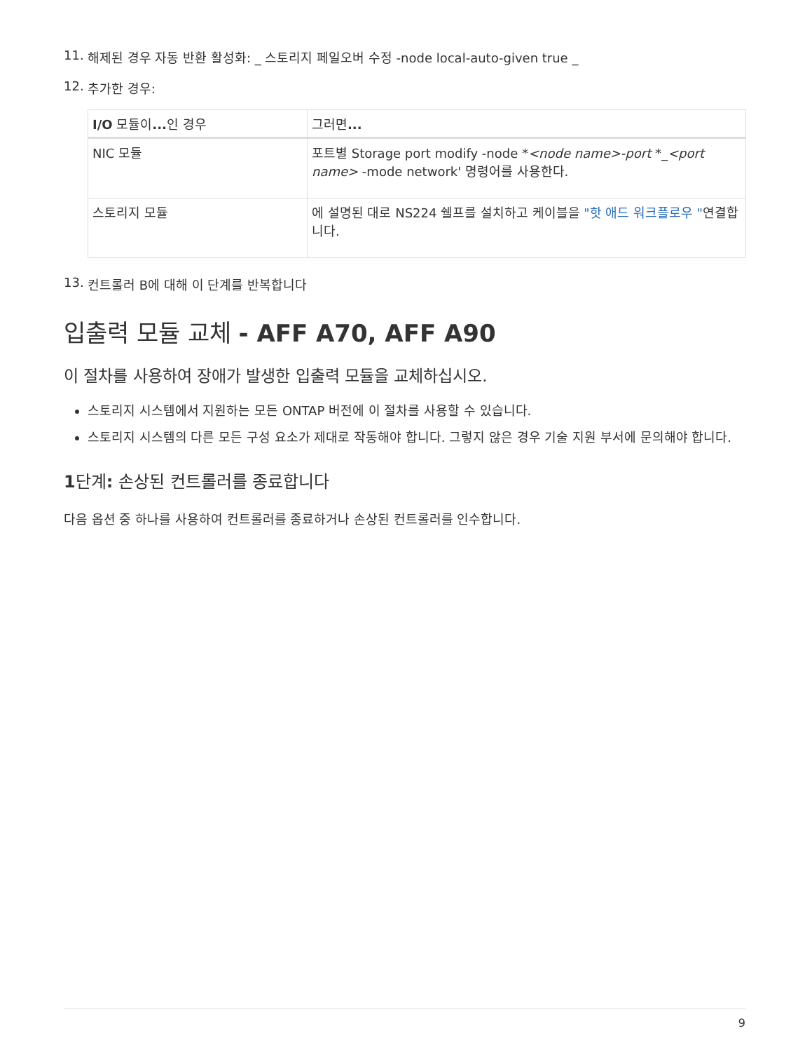11. 해제된 경우 자동 반환 활성화: _ 스토리지 페일오버 수정 -node local-auto-given true _
12. 추가한 경우:
| I/O 모듈이 ... 인 경우 | 그러면 ... |
| --- | --- |
| NIC 모듈 | 포트별 Storage port modify -node * <node name>-port *_ <port name> -mode network' 명령어를 사용한다. |
| 스토리지 모듈 | 에 설명된 대로 NS224 쉘프를 설치하고 케이블을 "핫 애드 워크플로우 " 연결합니다. |
13. 컨트롤러 B에 대해 이 단계를 반복합니다
입출력 모듈 교체 - AFF A70, AFF A90
이 절차를 사용하여 장애가 발생한 입출력 모듈을 교체하십시오.
스토리지 시스템에서 지원하는 모든 ONTAP 버전에 이 절차를 사용할 수 있습니다.
스토리지 시스템의 다른 모든 구성 요소가 제대로 작동해야 합니다. 그렇지 않은 경우 기술 지원 부서에 문의해야 합니다.
1단계: 손상된 컨트롤러를 종료합니다
다음 옵션 중 하나를 사용하여 컨트롤러를 종료하거나 손상된 컨트롤러를 인수합니다.
9